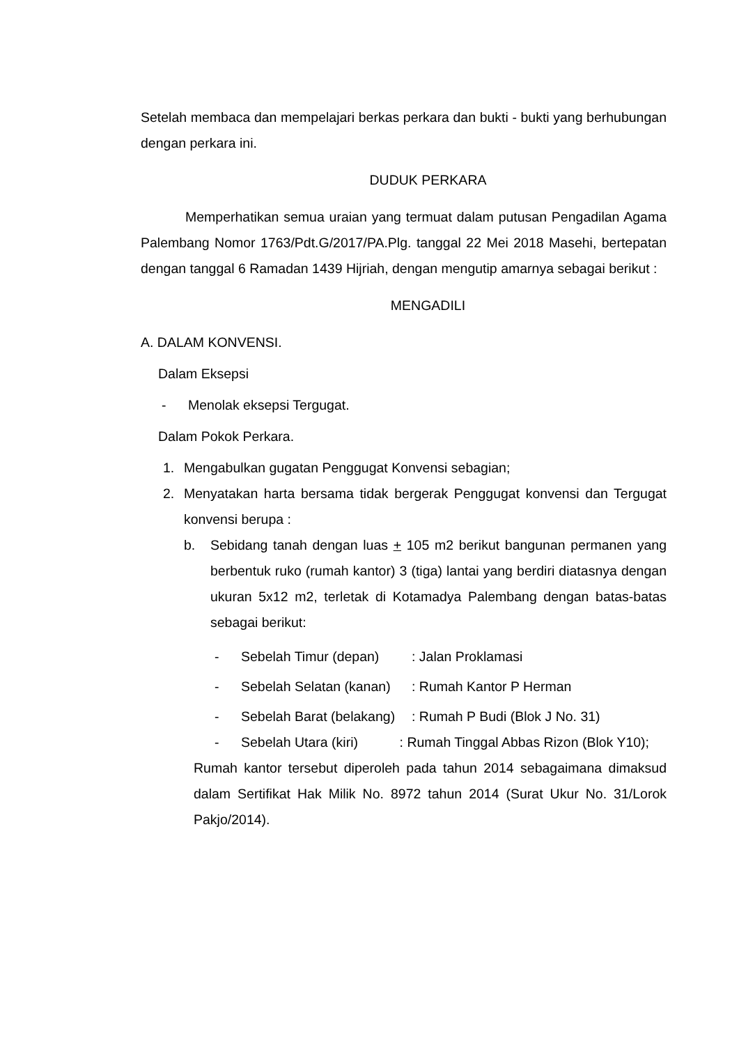Setelah membaca dan mempelajari berkas perkara dan bukti - bukti yang berhubungan dengan perkara ini.
DUDUK PERKARA
Memperhatikan semua uraian yang termuat dalam putusan Pengadilan Agama Palembang Nomor 1763/Pdt.G/2017/PA.Plg. tanggal 22 Mei 2018 Masehi, bertepatan dengan tanggal 6 Ramadan 1439 Hijriah, dengan mengutip amarnya sebagai berikut :
MENGADILI
A. DALAM KONVENSI.
Dalam Eksepsi
- Menolak eksepsi Tergugat.
Dalam Pokok Perkara.
1. Mengabulkan gugatan Penggugat Konvensi sebagian;
2. Menyatakan harta bersama tidak bergerak Penggugat konvensi dan Tergugat konvensi berupa :
b. Sebidang tanah dengan luas + 105 m2 berikut bangunan permanen yang berbentuk ruko (rumah kantor) 3 (tiga) lantai yang berdiri diatasnya dengan ukuran 5x12 m2, terletak di Kotamadya Palembang dengan batas-batas sebagai berikut:
- Sebelah Timur (depan): Jalan Proklamasi
- Sebelah Selatan (kanan): Rumah Kantor P Herman
- Sebelah Barat (belakang): Rumah P Budi (Blok J No. 31)
- Sebelah Utara (kiri) : Rumah Tinggal Abbas Rizon (Blok Y10);
Rumah kantor tersebut diperoleh pada tahun 2014 sebagaimana dimaksud dalam Sertifikat Hak Milik No. 8972 tahun 2014 (Surat Ukur No. 31/Lorok Pakjo/2014).